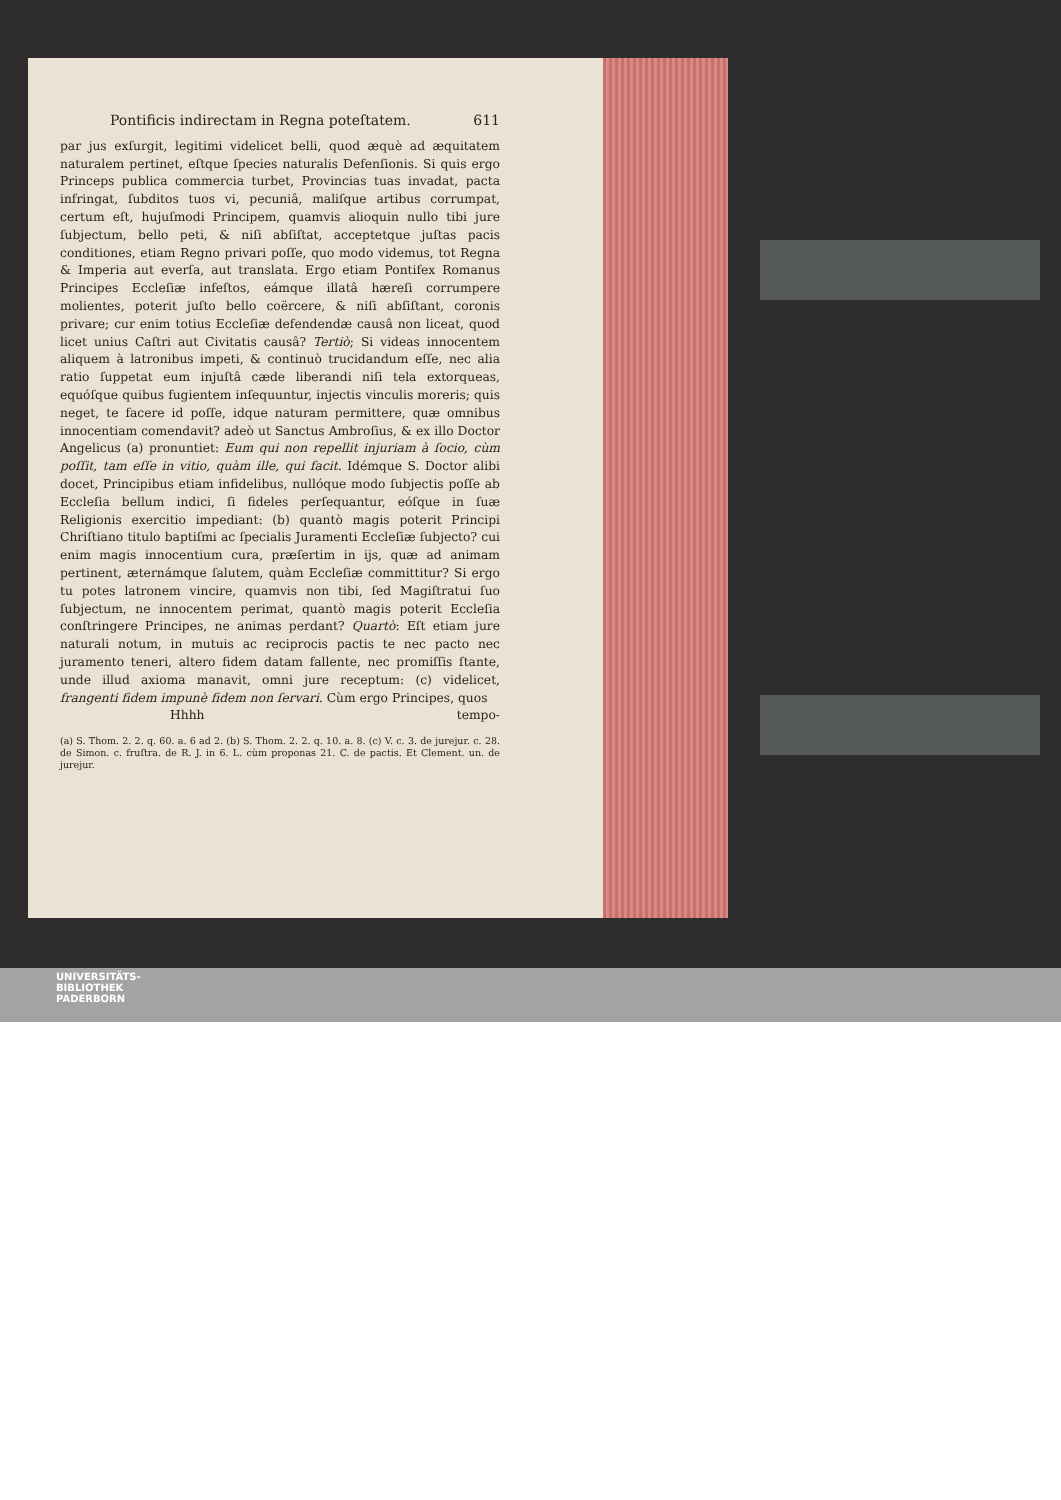Pontificis indirectam in Regna poteſtatem. 611
par jus exſurgit, legitimi videlicet belli, quod æquè ad æquitatem naturalem pertinet, eſtque ſpecies naturalis Defenſionis. Si quis ergo Princeps publica commercia turbet, Provincias tuas invadat, pacta infringat, ſubditos tuos vi, pecuniâ, maliſque artibus corrumpat, certum eſt, hujuſmodi Principem, quamvis alioquin nullo tibi jure ſubjectum, bello peti, & niſi abſiſtat, acceptetque juſtas pacis conditiones, etiam Regno privari poſſe, quo modo videmus, tot Regna & Imperia aut everſa, aut translata. Ergo etiam Pontifex Romanus Principes Eccleſiæ infeſtos, eámque illatâ hæreſi corrumpere molientes, poterit juſto bello coërcere, & niſi abſiſtant, coronis privare; cur enim totius Eccleſiæ defendendæ causâ non liceat, quod licet unius Caſtri aut Civitatis causâ? Tertiò; Si videas innocentem aliquem à latronibus impeti, & continuò trucidandum eſſe, nec alia ratio ſuppetat eum injuſtâ cæde liberandi niſi tela extorqueas, equóſque quibus fugientem inſequuntur, injectis vinculis moreris; quis neget, te facere id poſſe, idque naturam permittere, quæ omnibus innocentiam comendavit? adeò ut Sanctus Ambroſius, & ex illo Doctor Angelicus (a) pronuntiet: Eum qui non repellit injuriam à ſocio, cùm poſſit, tam eſſe in vitio, quàm ille, qui facit. Idémque S. Doctor alibi docet, Principibus etiam infidelibus, nullóque modo ſubjectis poſſe ab Eccleſia bellum indici, ſi fideles perſequantur, eóſque in ſuæ Religionis exercitio impediant: (b) quantò magis poterit Principi Chriſtiano titulo baptiſmi ac ſpecialis Juramenti Eccleſiæ ſubjecto? cui enim magis innocentium cura, præſertim in ijs, quæ ad animam pertinent, æternámque ſalutem, quàm Eccleſiæ committitur? Si ergo tu potes latronem vincire, quamvis non tibi, ſed Magiſtratui ſuo ſubjectum, ne innocentem perimat, quantò magis poterit Eccleſia conſtringere Principes, ne animas perdant? Quartò: Eſt etiam jure naturali notum, in mutuis ac reciprocis pactis te nec pacto nec juramento teneri, altero fidem datam fallente, nec promiſſis ſtante, unde illud axioma manavit, omni jure receptum: (c) videlicet, frangenti fidem impunè fidem non ſervari. Cùm ergo Principes, quos
Hhhh tempo-
(a) S. Thom. 2. 2. q. 60. a. 6 ad 2. (b) S. Thom. 2. 2. q. 10. a. 8. (c) V. c. 3. de jurejur. c. 28. de Simon. c. fruſtra. de R. J. in 6. L. cùm proponas 21. C. de pactis. Et Clement. un. de jurejur.
UNIVERSITÄTS-
BIBLIOTHEK
PADERBORN